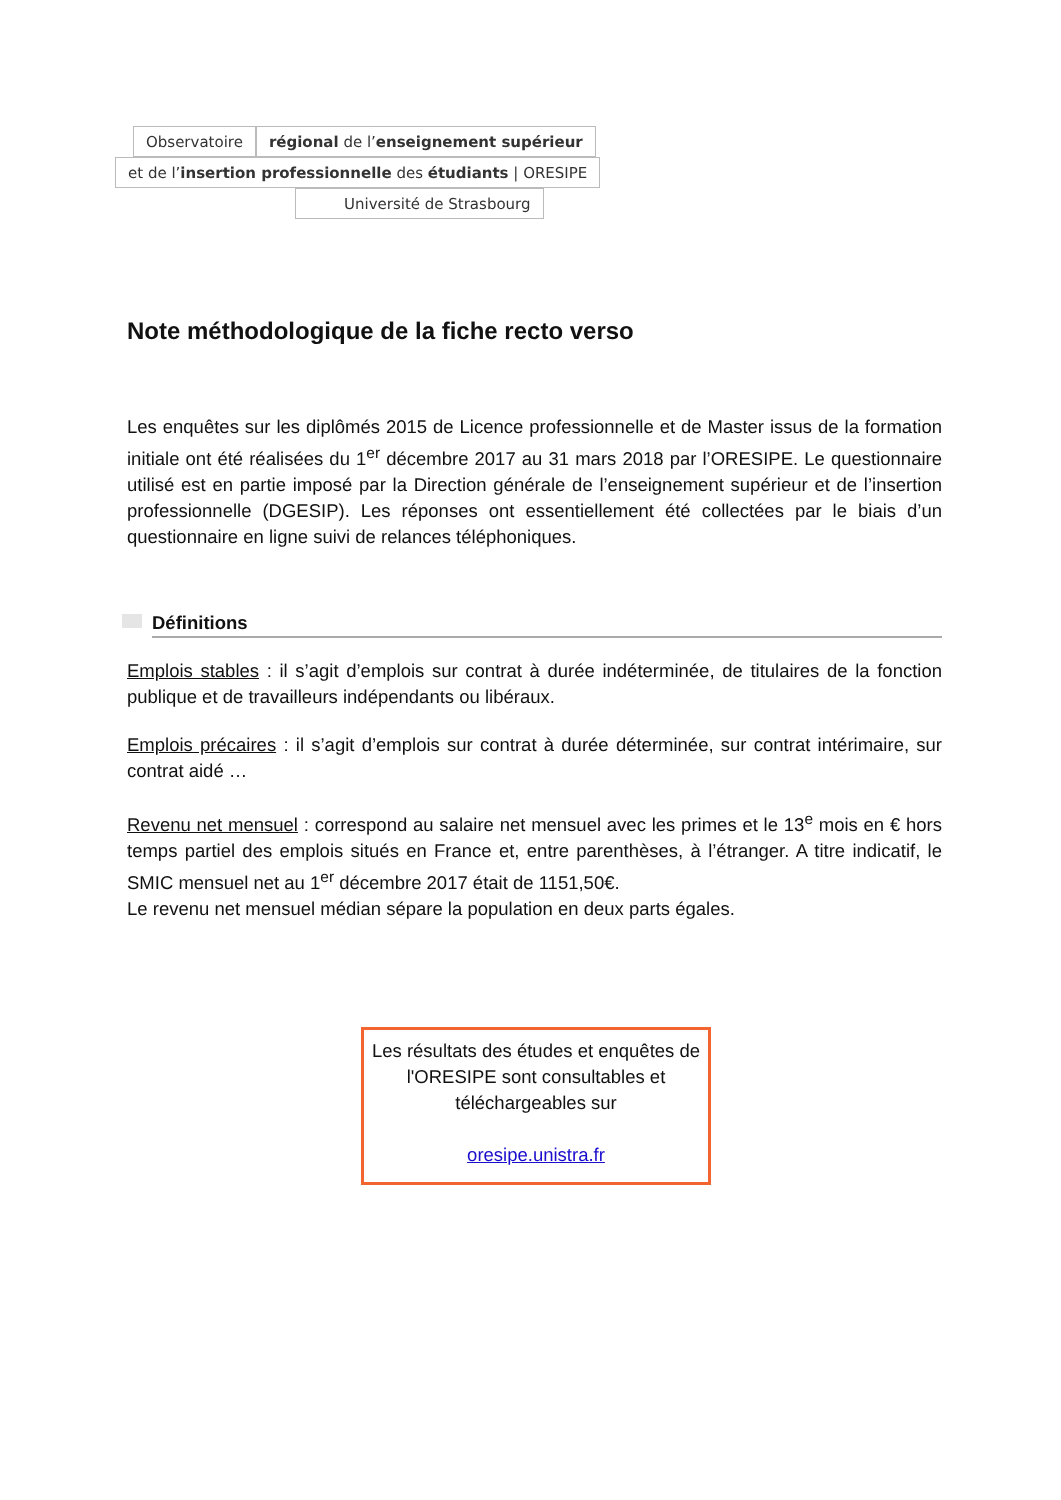Observatoire régional de l’enseignement supérieur
et de l’insertion professionnelle des étudiants | ORESIPE
Université de Strasbourg
Note méthodologique de la fiche recto verso
Les enquêtes sur les diplômés 2015 de Licence professionnelle et de Master issus de la formation initiale ont été réalisées du 1<sup>er</sup> décembre 2017 au 31 mars 2018 par l’ORESIPE. Le questionnaire utilisé est en partie imposé par la Direction générale de l’enseignement supérieur et de l’insertion professionnelle (DGESIP). Les réponses ont essentiellement été collectées par le biais d’un questionnaire en ligne suivi de relances téléphoniques.
Définitions
Emplois stables : il s’agit d’emplois sur contrat à durée indéterminée, de titulaires de la fonction publique et de travailleurs indépendants ou libéraux.
Emplois précaires : il s’agit d’emplois sur contrat à durée déterminée, sur contrat intérimaire, sur contrat aidé …
Revenu net mensuel : correspond au salaire net mensuel avec les primes et le 13<sup>e</sup> mois en € hors temps partiel des emplois situés en France et, entre parenthèses, à l’étranger. A titre indicatif, le SMIC mensuel net au 1<sup>er</sup> décembre 2017 était de 1151,50€.
Le revenu net mensuel médian sépare la population en deux parts égales.
Les résultats des études et enquêtes de l'ORESIPE sont consultables et téléchargeables sur
oresipe.unistra.fr